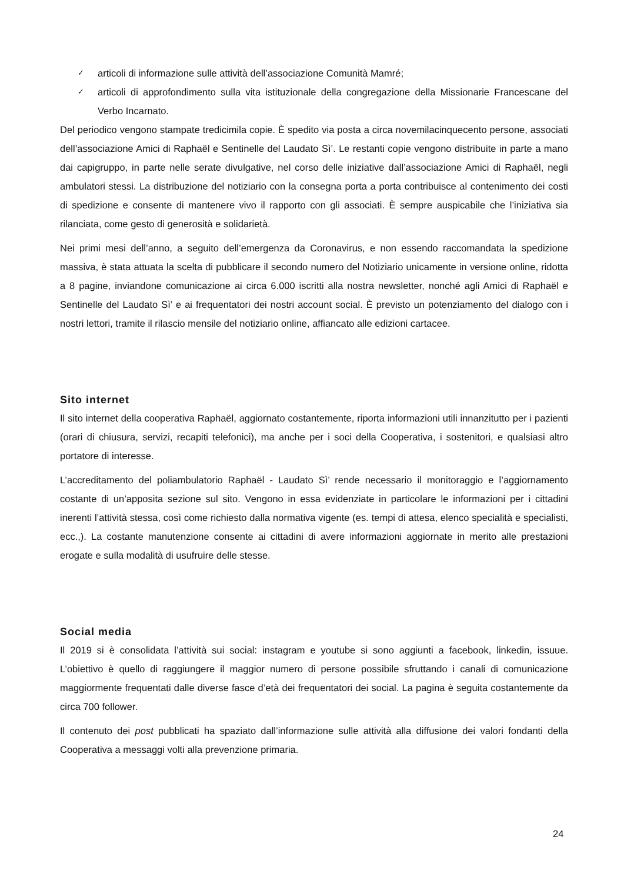✓ articoli di informazione sulle attività dell’associazione Comunità Mamré;
✓ articoli di approfondimento sulla vita istituzionale della congregazione della Missionarie Francescane del Verbo Incarnato.
Del periodico vengono stampate tredicimila copie. È spedito via posta a circa novemilacinquecento persone, associati dell’associazione Amici di Raphaël e Sentinelle del Laudato Sì’. Le restanti copie vengono distribuite in parte a mano dai capigruppo, in parte nelle serate divulgative, nel corso delle iniziative dall’associazione Amici di Raphaël, negli ambulatori stessi. La distribuzione del notiziario con la consegna porta a porta contribuisce al contenimento dei costi di spedizione e consente di mantenere vivo il rapporto con gli associati. È sempre auspicabile che l’iniziativa sia rilanciata, come gesto di generosità e solidarietà.
Nei primi mesi dell’anno, a seguito dell’emergenza da Coronavirus, e non essendo raccomandata la spedizione massiva, è stata attuata la scelta di pubblicare il secondo numero del Notiziario unicamente in versione online, ridotta a 8 pagine, inviandone comunicazione ai circa 6.000 iscritti alla nostra newsletter, nonché agli Amici di Raphaël e Sentinelle del Laudato Sì’ e ai frequentatori dei nostri account social. È previsto un potenziamento del dialogo con i nostri lettori, tramite il rilascio mensile del notiziario online, affiancato alle edizioni cartacee.
Sito internet
Il sito internet della cooperativa Raphaël, aggiornato costantemente, riporta informazioni utili innanzitutto per i pazienti (orari di chiusura, servizi, recapiti telefonici), ma anche per i soci della Cooperativa, i sostenitori, e qualsiasi altro portatore di interesse.
L’accreditamento del poliambulatorio Raphaël - Laudato Sì’ rende necessario il monitoraggio e l’aggiornamento costante di un’apposita sezione sul sito. Vengono in essa evidenziate in particolare le informazioni per i cittadini inerenti l’attività stessa, così come richiesto dalla normativa vigente (es. tempi di attesa, elenco specialità e specialisti, ecc.,). La costante manutenzione consente ai cittadini di avere informazioni aggiornate in merito alle prestazioni erogate e sulla modalità di usufruire delle stesse.
Social media
Il 2019 si è consolidata l’attività sui social: instagram e youtube si sono aggiunti a facebook, linkedin, issuue. L’obiettivo è quello di raggiungere il maggior numero di persone possibile sfruttando i canali di comunicazione maggiormente frequentati dalle diverse fasce d’età dei frequentatori dei social. La pagina è seguita costantemente da circa 700 follower.
Il contenuto dei post pubblicati ha spaziato dall’informazione sulle attività alla diffusione dei valori fondanti della Cooperativa a messaggi volti alla prevenzione primaria.
24